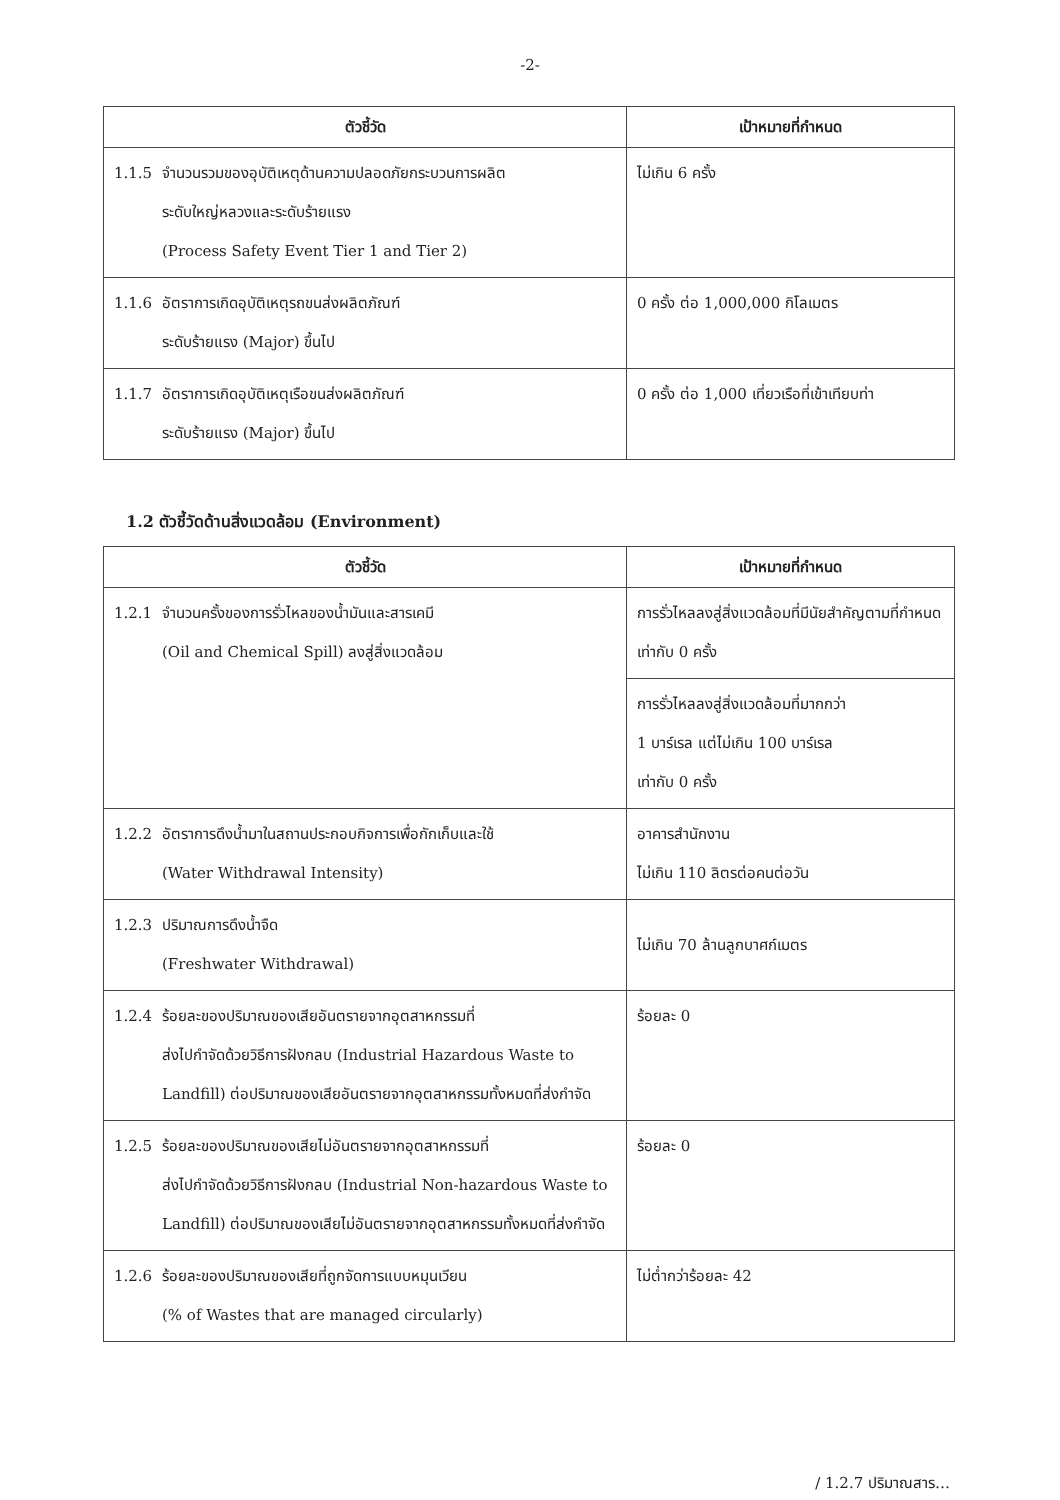-2-
| ตัวชี้วัด | เป้าหมายที่กำหนด |
| --- | --- |
| 1.1.5 จำนวนรวมของอุบัติเหตุด้านความปลอดภัยกระบวนการผลิต ระดับใหญ่หลวงและระดับร้ายแรง (Process Safety Event Tier 1 and Tier 2) | ไม่เกิน 6 ครั้ง |
| 1.1.6 อัตราการเกิดอุบัติเหตุรถขนส่งผลิตภัณฑ์ ระดับร้ายแรง (Major) ขึ้นไป | 0 ครั้ง ต่อ 1,000,000 กิโลเมตร |
| 1.1.7 อัตราการเกิดอุบัติเหตุเรือขนส่งผลิตภัณฑ์ ระดับร้ายแรง (Major) ขึ้นไป | 0 ครั้ง ต่อ 1,000 เที่ยวเรือที่เข้าเทียบท่า |
1.2 ตัวชี้วัดด้านสิ่งแวดล้อม (Environment)
| ตัวชี้วัด | เป้าหมายที่กำหนด |
| --- | --- |
| 1.2.1 จำนวนครั้งของการรั่วไหลของน้ำมันและสารเคมี (Oil and Chemical Spill) ลงสู่สิ่งแวดล้อม | การรั่วไหลลงสู่สิ่งแวดล้อมที่มีนัยสำคัญตามที่กำหนด เท่ากับ 0 ครั้ง |
| | การรั่วไหลลงสู่สิ่งแวดล้อมที่มากกว่า 1 บาร์เรล แต่ไม่เกิน 100 บาร์เรล เท่ากับ 0 ครั้ง |
| 1.2.2 อัตราการดึงน้ำมาในสถานประกอบกิจการเพื่อกักเก็บและใช้ (Water Withdrawal Intensity) | อาคารสำนักงาน ไม่เกิน 110 ลิตรต่อคนต่อวัน |
| 1.2.3 ปริมาณการดึงน้ำจืด (Freshwater Withdrawal) | ไม่เกิน 70 ล้านลูกบาศก์เมตร |
| 1.2.4 ร้อยละของปริมาณของเสียอันตรายจากอุตสาหกรรมที่ ส่งไปกำจัดด้วยวิธีการฝังกลบ (Industrial Hazardous Waste to Landfill) ต่อปริมาณของเสียอันตรายจากอุตสาหกรรมทั้งหมดที่ส่งกำจัด | ร้อยละ 0 |
| 1.2.5 ร้อยละของปริมาณของเสียไม่อันตรายจากอุตสาหกรรมที่ ส่งไปกำจัดด้วยวิธีการฝังกลบ (Industrial Non-hazardous Waste to Landfill) ต่อปริมาณของเสียไม่อันตรายจากอุตสาหกรรมทั้งหมดที่ส่งกำจัด | ร้อยละ 0 |
| 1.2.6 ร้อยละของปริมาณของเสียที่ถูกจัดการแบบหมุนเวียน (% of Wastes that are managed circularly) | ไม่ต่ำกว่าร้อยละ 42 |
/ 1.2.7 ปริมาณสาร…